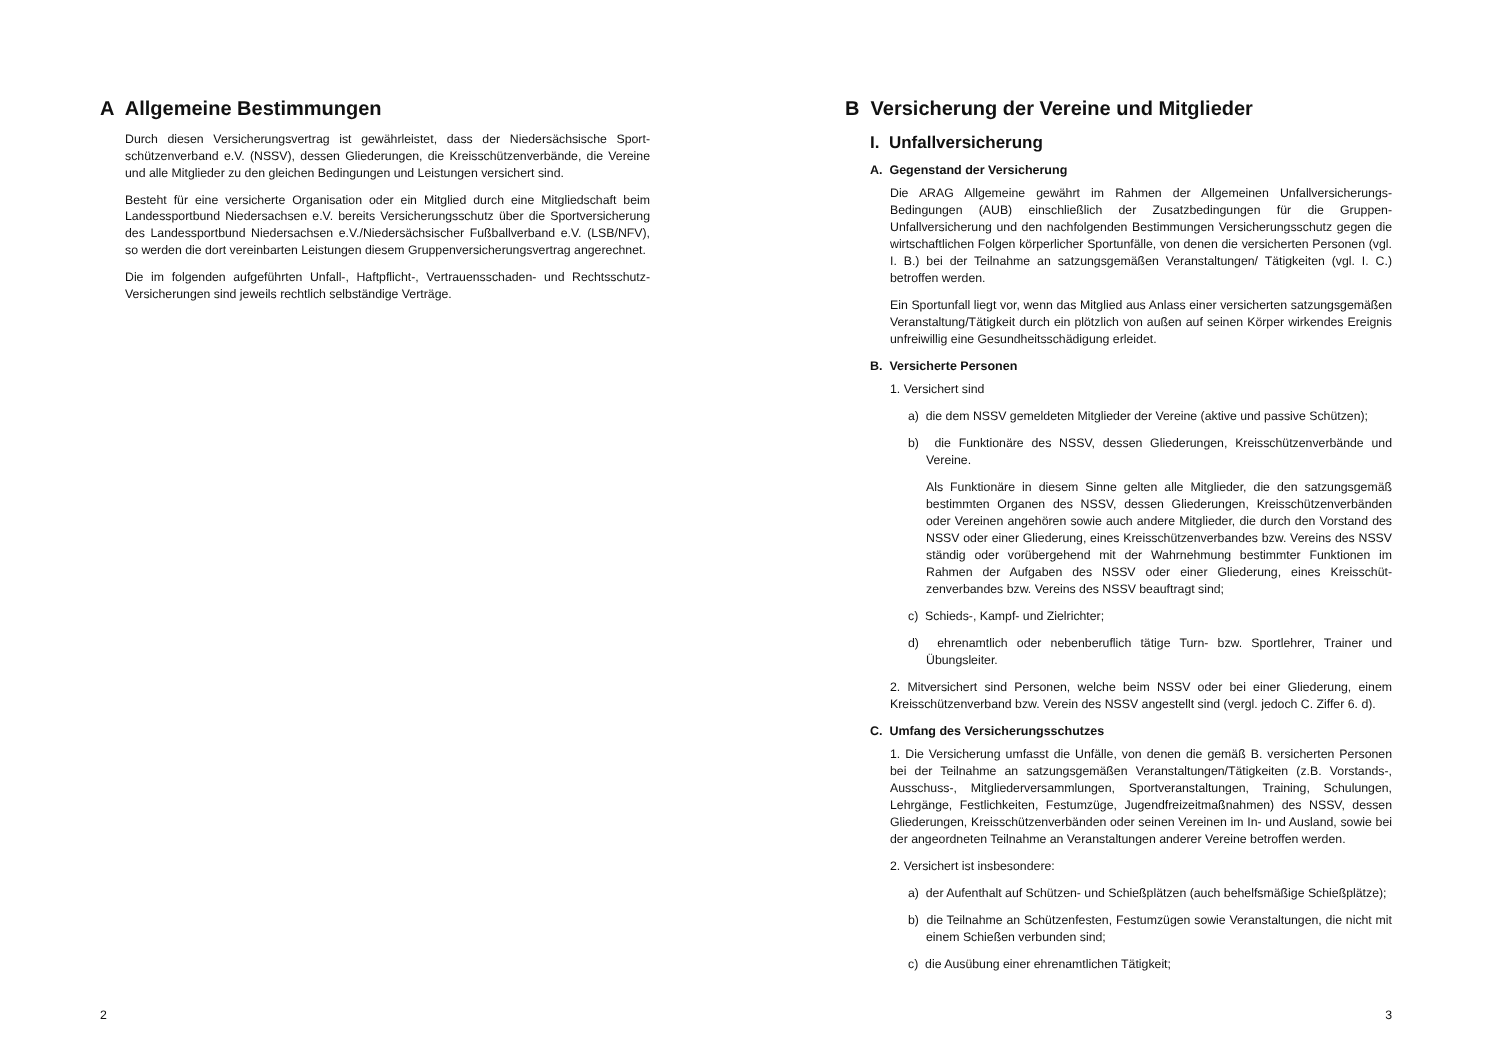A Allgemeine Bestimmungen
Durch diesen Versicherungsvertrag ist gewährleistet, dass der Niedersächsische Sport­schützenverband e.V. (NSSV), dessen Gliederungen, die Kreisschützenverbände, die Vereine und alle Mitglieder zu den gleichen Bedingungen und Leistungen versichert sind.
Besteht für eine versicherte Organisation oder ein Mitglied durch eine Mitgliedschaft beim Landessportbund Niedersachsen e.V. bereits Versicherungsschutz über die Sportversiche­rung des Landessportbund Niedersachsen e.V./Niedersächsischer Fußballverband e.V. (LSB/NFV), so werden die dort vereinbarten Leistungen diesem Gruppenversicherungs­vertrag angerechnet.
Die im folgenden aufgeführten Unfall-, Haftpflicht-, Vertrauensschaden- und Rechts­schutz-Versicherungen sind jeweils rechtlich selbständige Verträge.
2
B Versicherung der Vereine und Mitglieder
I. Unfallversicherung
A. Gegenstand der Versicherung
Die ARAG Allgemeine gewährt im Rahmen der Allgemeinen Unfallversicherungs-Bedingungen (AUB) einschließlich der Zusatzbedingungen für die Gruppen-Unfallversicherung und den nachfolgenden Bestimmungen Versicherungsschutz gegen die wirtschaftlichen Folgen körperlicher Sportunfälle, von denen die versicher­ten Personen (vgl. I. B.) bei der Teilnahme an satzungsgemäßen Veranstaltungen/ Tätigkeiten (vgl. I. C.) betroffen werden.
Ein Sportunfall liegt vor, wenn das Mitglied aus Anlass einer versicherten satzungsge­mäßen Veranstaltung/Tätigkeit durch ein plötzlich von außen auf seinen Körper wir­kendes Ereignis unfreiwillig eine Gesundheitsschädigung erleidet.
B. Versicherte Personen
1. Versichert sind
a) die dem NSSV gemeldeten Mitglieder der Vereine (aktive und passive Schützen);
b) die Funktionäre des NSSV, dessen Gliederungen, Kreisschützenverbände und Vereine.
Als Funktionäre in diesem Sinne gelten alle Mitglieder, die den satzungsgemäß bestimmten Organen des NSSV, dessen Gliederungen, Kreisschützenverbänden oder Vereinen angehören sowie auch andere Mitglieder, die durch den Vorstand des NSSV oder einer Gliederung, eines Kreisschützenverbandes bzw. Vereins des NSSV ständig oder vorübergehend mit der Wahrnehmung bestimmter Funktio­nen im Rahmen der Aufgaben des NSSV oder einer Gliederung, eines Kreisschüt­zenverbandes bzw. Vereins des NSSV beauftragt sind;
c) Schieds-, Kampf- und Zielrichter;
d) ehrenamtlich oder nebenberuflich tätige Turn- bzw. Sportlehrer, Trainer und Übungsleiter.
2. Mitversichert sind Personen, welche beim NSSV oder bei einer Gliederung, einem Kreisschützenverband bzw. Verein des NSSV angestellt sind (vergl. jedoch C. Zif­fer 6. d).
C. Umfang des Versicherungsschutzes
1. Die Versicherung umfasst die Unfälle, von denen die gemäß B. versicherten Per­sonen bei der Teilnahme an satzungsgemäßen Veranstaltungen/Tätigkeiten (z.B. Vorstands-, Ausschuss-, Mitgliederversammlungen, Sportveranstaltungen, Training, Schulungen, Lehrgänge, Festlichkeiten, Festumzüge, Jugendfreizeitmaßnahmen) des NSSV, dessen Gliederungen, Kreisschützenverbänden oder seinen Vereinen im In- und Ausland, sowie bei der angeordneten Teilnahme an Veranstaltungen ande­rer Vereine betroffen werden.
2. Versichert ist insbesondere:
a) der Aufenthalt auf Schützen- und Schießplätzen (auch behelfsmäßige Schieß­plätze);
b) die Teilnahme an Schützenfesten, Festumzügen sowie Veranstaltungen, die nicht mit einem Schießen verbunden sind;
c) die Ausübung einer ehrenamtlichen Tätigkeit;
3